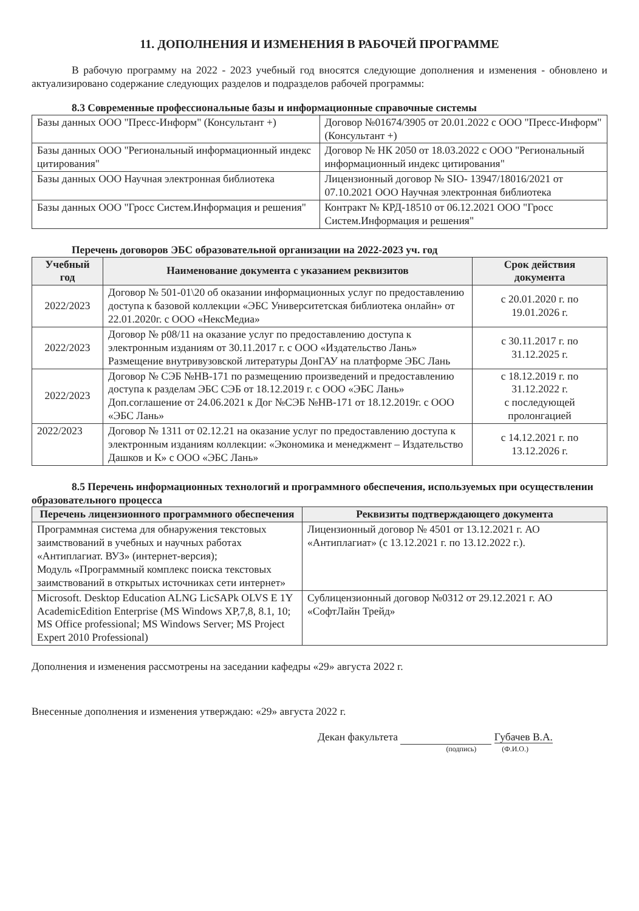11. ДОПОЛНЕНИЯ И ИЗМЕНЕНИЯ В РАБОЧЕЙ ПРОГРАММЕ
В рабочую программу на 2022 - 2023 учебный год вносятся следующие дополнения и изменения - обновлено и актуализировано содержание следующих разделов и подразделов рабочей программы:
8.3 Современные профессиональные базы и информационные справочные системы
| Базы данных ООО "Пресс-Информ" (Консультант +) | Договор №01674/3905 от 20.01.2022 с ООО "Пресс-Информ" (Консультант +) |
| Базы данных ООО "Региональный информационный индекс цитирования" | Договор № НК 2050 от 18.03.2022 с ООО "Региональный информационный индекс цитирования" |
| Базы данных ООО Научная электронная библиотека | Лицензионный договор № SIO- 13947/18016/2021 от 07.10.2021 ООО Научная электронная библиотека |
| Базы данных ООО "Гросс Систем.Информация и решения" | Контракт № КРД-18510 от 06.12.2021 ООО "Гросс Систем.Информация и решения" |
Перечень договоров ЭБС образовательной организации на 2022-2023 уч. год
| Учебный год | Наименование документа с указанием реквизитов | Срок действия документа |
| --- | --- | --- |
| 2022/2023 | Договор № 501-01\20 об оказании информационных услуг по предоставлению доступа к базовой коллекции «ЭБС Университетская библиотека онлайн» от 22.01.2020г. с ООО «НексМедиа» | с 20.01.2020 г. по 19.01.2026 г. |
| 2022/2023 | Договор № р08/11 на оказание услуг по предоставлению доступа к электронным изданиям от 30.11.2017 г. с ООО «Издательство Лань» Размещение внутривузовской литературы ДонГАУ на платформе ЭБС Лань | с 30.11.2017 г. по 31.12.2025 г. |
| 2022/2023 | Договор № СЭБ №НВ-171 по размещению произведений и предоставлению доступа к разделам ЭБС СЭБ от 18.12.2019 г. с ООО «ЭБС Лань» Доп.соглашение от 24.06.2021 к Дог №СЭБ №НВ-171 от 18.12.2019г. с ООО «ЭБС Лань» | с 18.12.2019 г. по 31.12.2022 г. с последующей пролонгацией |
| 2022/2023 | Договор № 1311 от 02.12.21 на оказание услуг по предоставлению доступа к электронным изданиям коллекции: «Экономика и менеджмент – Издательство Дашков и К» с ООО «ЭБС Лань» | с 14.12.2021 г. по 13.12.2026 г. |
8.5 Перечень информационных технологий и программного обеспечения, используемых при осуществлении образовательного процесса
| Перечень лицензионного программного обеспечения | Реквизиты подтверждающего документа |
| --- | --- |
| Программная система для обнаружения текстовых заимствований в учебных и научных работах «Антиплагиат. ВУЗ» (интернет-версия); Модуль «Программный комплекс поиска текстовых заимствований в открытых источниках сети интернет» | Лицензионный договор № 4501 от 13.12.2021 г. АО «Антиплагиат» (с 13.12.2021 г. по 13.12.2022 г.). |
| Microsoft. Desktop Education ALNG LicSAPk OLVS E 1Y AcademicEdition Enterprise (MS Windows XP,7,8, 8.1, 10; MS Office professional; MS Windows Server; MS Project Expert 2010 Professional) | Сублицензионный договор №0312 от 29.12.2021 г. АО «СофтЛайн Трейд» |
Дополнения и изменения рассмотрены на заседании кафедры «29» августа 2022 г.
Внесенные дополнения и изменения утверждаю: «29» августа 2022 г.
Декан факультета Губачев В.А.
(подпись) (Ф.И.О.)